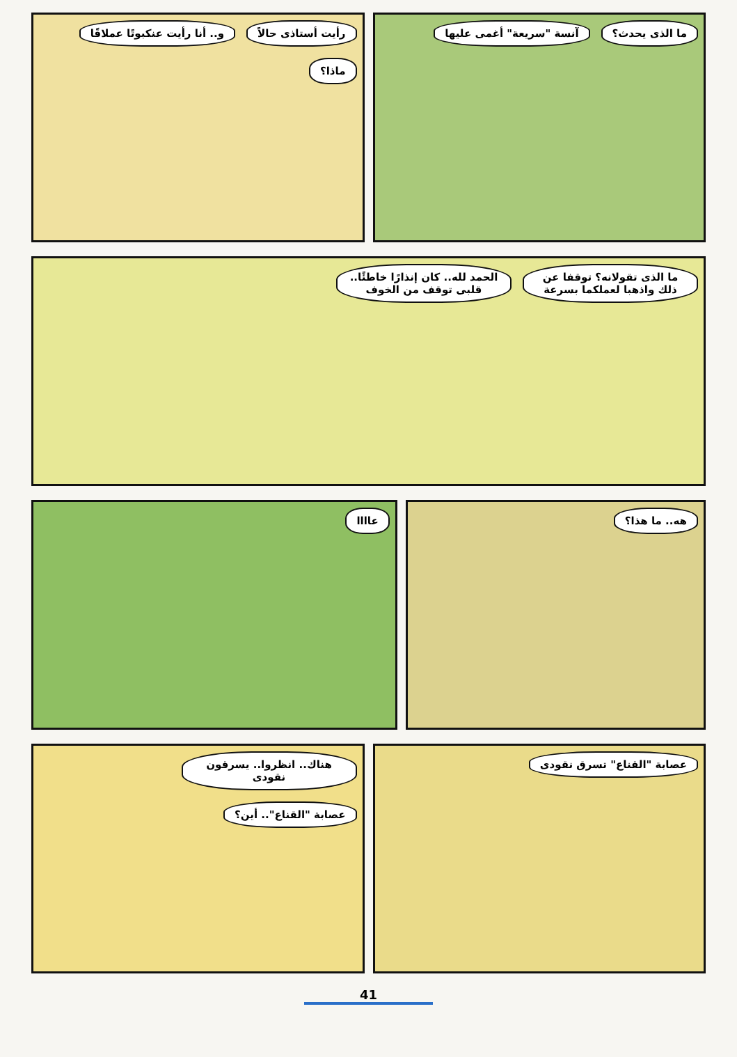ما الذى يحدث؟ آنسة "سريعة" أغمى عليها
رأيت أستاذى حالاً و.. أنا رأيت عنكبوتًا عملاقًا ماذا؟
ما الذى تقولانه؟ توقفا عن ذلك واذهبا لعملكما بسرعة الحمد لله.. كان إنذارًا خاطئًا.. قلبى توقف من الخوف
هه.. ما هذا؟ عاااا
عصابة "القناع" تسرق نقودى هناك.. انظروا.. يسرقون نقودى عصابة "القناع".. أين؟
41